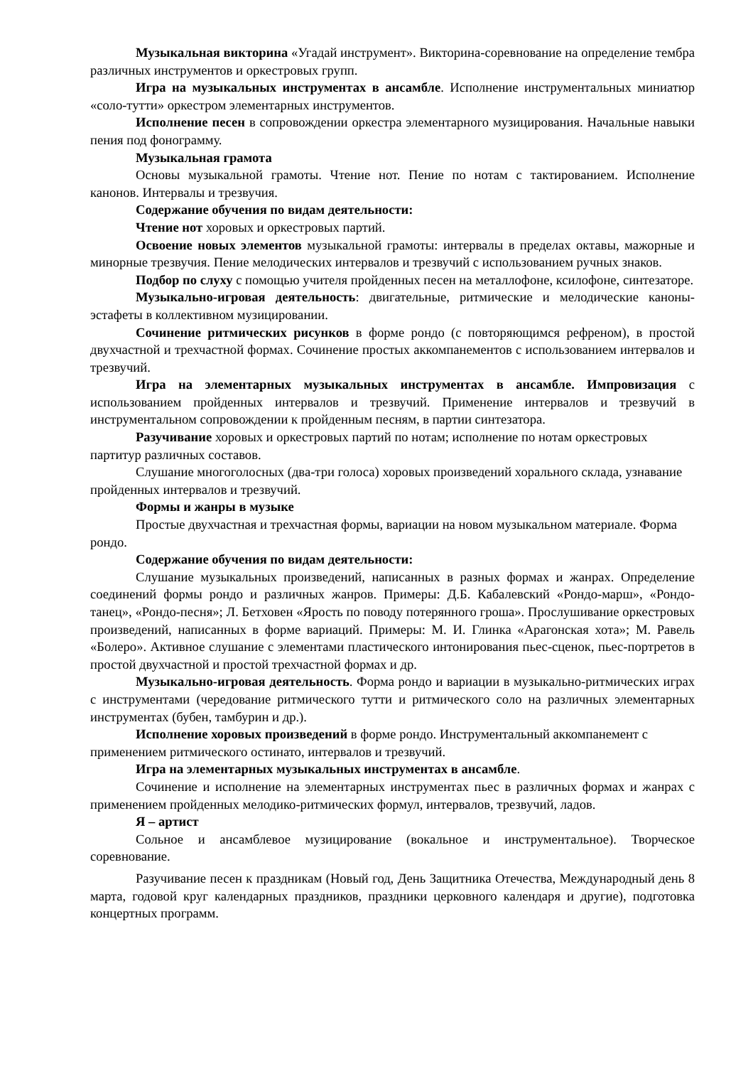Музыкальная викторина «Угадай инструмент». Викторина-соревнование на определение тембра различных инструментов и оркестровых групп.
Игра на музыкальных инструментах в ансамбле. Исполнение инструментальных миниатюр «соло-тутти» оркестром элементарных инструментов.
Исполнение песен в сопровождении оркестра элементарного музицирования. Начальные навыки пения под фонограмму.
Музыкальная грамота
Основы музыкальной грамоты. Чтение нот. Пение по нотам с тактированием. Исполнение канонов. Интервалы и трезвучия.
Содержание обучения по видам деятельности:
Чтение нот хоровых и оркестровых партий.
Освоение новых элементов музыкальной грамоты: интервалы в пределах октавы, мажорные и минорные трезвучия. Пение мелодических интервалов и трезвучий с использованием ручных знаков.
Подбор по слуху с помощью учителя пройденных песен на металлофоне, ксилофоне, синтезаторе.
Музыкально-игровая деятельность: двигательные, ритмические и мелодические каноны-эстафеты в коллективном музицировании.
Сочинение ритмических рисунков в форме рондо (с повторяющимся рефреном), в простой двухчастной и трехчастной формах. Сочинение простых аккомпанементов с использованием интервалов и трезвучий.
Игра на элементарных музыкальных инструментах в ансамбле. Импровизация с использованием пройденных интервалов и трезвучий. Применение интервалов и трезвучий в инструментальном сопровождении к пройденным песням, в партии синтезатора.
Разучивание хоровых и оркестровых партий по нотам; исполнение по нотам оркестровых партитур различных составов.
Слушание многоголосных (два-три голоса) хоровых произведений хорального склада, узнавание пройденных интервалов и трезвучий.
Формы и жанры в музыке
Простые двухчастная и трехчастная формы, вариации на новом музыкальном материале. Форма рондо.
Содержание обучения по видам деятельности:
Слушание музыкальных произведений, написанных в разных формах и жанрах. Определение соединений формы рондо и различных жанров. Примеры: Д.Б. Кабалевский «Рондо-марш», «Рондо-танец», «Рондо-песня»; Л. Бетховен «Ярость по поводу потерянного гроша». Прослушивание оркестровых произведений, написанных в форме вариаций. Примеры: М. И. Глинка «Арагонская хота»; М. Равель «Болеро». Активное слушание с элементами пластического интонирования пьес-сценок, пьес-портретов в простой двухчастной и простой трехчастной формах и др.
Музыкально-игровая деятельность. Форма рондо и вариации в музыкально-ритмических играх с инструментами (чередование ритмического тутти и ритмического соло на различных элементарных инструментах (бубен, тамбурин и др.).
Исполнение хоровых произведений в форме рондо. Инструментальный аккомпанемент с применением ритмического остинато, интервалов и трезвучий.
Игра на элементарных музыкальных инструментах в ансамбле.
Сочинение и исполнение на элементарных инструментах пьес в различных формах и жанрах с применением пройденных мелодико-ритмических формул, интервалов, трезвучий, ладов.
Я – артист
Сольное и ансамблевое музицирование (вокальное и инструментальное). Творческое соревнование.
Разучивание песен к праздникам (Новый год, День Защитника Отечества, Международный день 8 марта, годовой круг календарных праздников, праздники церковного календаря и другие), подготовка концертных программ.